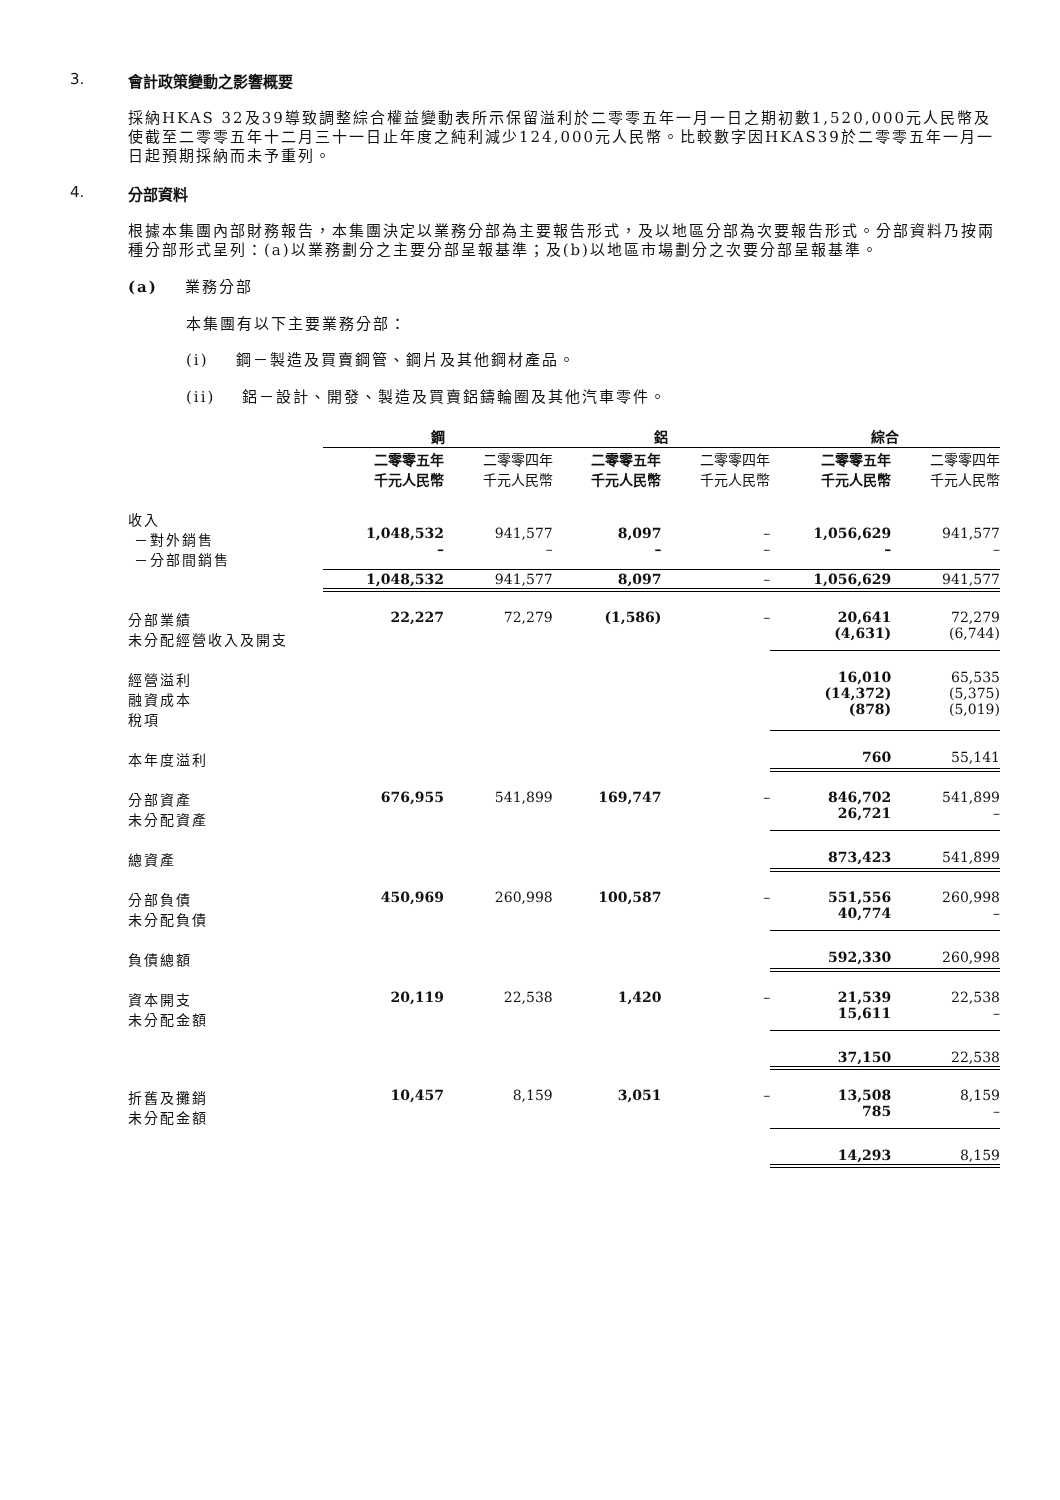3. 會計政策變動之影響概要
採納HKAS 32及39導致調整綜合權益變動表所示保留溢利於二零零五年一月一日之期初數1,520,000元人民幣及使截至二零零五年十二月三十一日止年度之純利減少124,000元人民幣。比較數字因HKAS39於二零零五年一月一日起預期採納而未予重列。
4. 分部資料
根據本集團內部財務報告，本集團決定以業務分部為主要報告形式，及以地區分部為次要報告形式。分部資料乃按兩種分部形式呈列：(a)以業務劃分之主要分部呈報基準；及(b)以地區市場劃分之次要分部呈報基準。
(a) 業務分部
本集團有以下主要業務分部：
(i) 鋼－製造及買賣鋼管、鋼片及其他鋼材產品。
(ii) 鋁－設計、開發、製造及買賣鋁鑄輪圈及其他汽車零件。
| | 鋼 | | | 鋁 | | | 綜合 | |
| --- | --- | --- | --- | --- | --- | --- | --- | --- |
| | 二零零五年 千元人民幣 | 二零零四年 千元人民幣 | | 二零零五年 千元人民幣 | 二零零四年 千元人民幣 | | 二零零五年 千元人民幣 | 二零零四年 千元人民幣 |
| 收入 －對外銷售 －分部間銷售 | 1,048,532 – | 941,577 – | | 8,097 – | – – | | 1,056,629 – | 941,577 – |
| | 1,048,532 | 941,577 | | 8,097 | – | | 1,056,629 | 941,577 |
| 分部業績 未分配經營收入及開支 | 22,227 | 72,279 | | (1,586) | – | | 20,641 (4,631) | 72,279 (6,744) |
| 經營溢利 融資成本 稅項 | | | | | | | 16,010 (14,372) (878) | 65,535 (5,375) (5,019) |
| 本年度溢利 | | | | | | | 760 | 55,141 |
| 分部資產 未分配資產 | 676,955 | 541,899 | | 169,747 | – | | 846,702 26,721 | 541,899 – |
| 總資產 | | | | | | | 873,423 | 541,899 |
| 分部負債 未分配負債 | 450,969 | 260,998 | | 100,587 | – | | 551,556 40,774 | 260,998 – |
| 負債總額 | | | | | | | 592,330 | 260,998 |
| 資本開支 未分配金額 | 20,119 | 22,538 | | 1,420 | – | | 21,539 15,611 | 22,538 – |
| | | | | | | | 37,150 | 22,538 |
| 折舊及攤銷 未分配金額 | 10,457 | 8,159 | | 3,051 | – | | 13,508 785 | 8,159 – |
| | | | | | | | 14,293 | 8,159 |